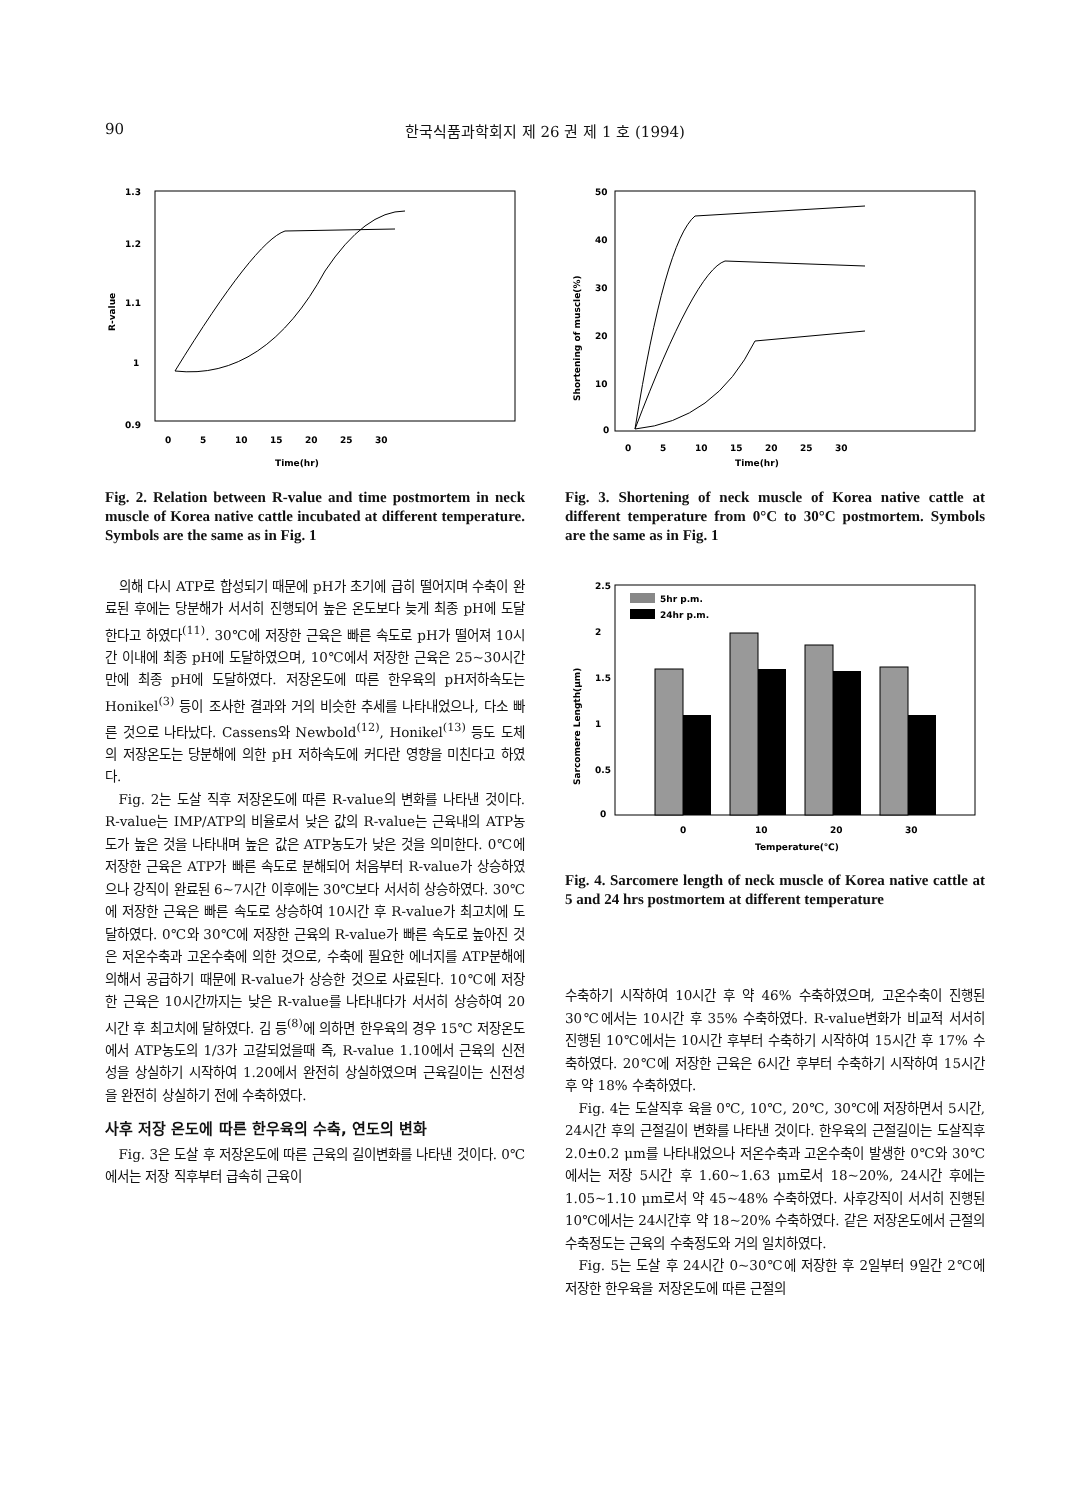90 한국식품과학회지 제 26 권 제 1 호 (1994)
1.3
1.2
1.1
1
0.9
0
5
10
15
20
25
30
Time(hr)
R-value
Fig. 2. Relation between R-value and time postmortem in neck muscle of Korea native cattle incubated at different temperature. Symbols are the same as in Fig. 1
의해 다시 ATP로 합성되기 때문에 pH가 초기에 급히 떨어지며 수축이 완료된 후에는 당분해가 서서히 진행되어 높은 온도보다 늦게 최종 pH에 도달한다고 하였다<sup>(11)</sup>. 30℃에 저장한 근육은 빠른 속도로 pH가 떨어져 10시간 이내에 최종 pH에 도달하였으며, 10℃에서 저장한 근육은 25~30시간만에 최종 pH에 도달하였다. 저장온도에 따른 한우육의 pH저하속도는 Honikel<sup>(3)</sup> 등이 조사한 결과와 거의 비슷한 추세를 나타내었으나, 다소 빠른 것으로 나타났다. Cassens와 Newbold<sup>(12)</sup>, Honikel<sup>(13)</sup> 등도 도체의 저장온도는 당분해에 의한 pH 저하속도에 커다란 영향을 미친다고 하였다.
Fig. 2는 도살 직후 저장온도에 따른 R-value의 변화를 나타낸 것이다. R-value는 IMP/ATP의 비율로서 낮은 값의 R-value는 근육내의 ATP농도가 높은 것을 나타내며 높은 값은 ATP농도가 낮은 것을 의미한다. 0℃에 저장한 근육은 ATP가 빠른 속도로 분해되어 처음부터 R-value가 상승하였으나 강직이 완료된 6~7시간 이후에는 30℃보다 서서히 상승하였다. 30℃에 저장한 근육은 빠른 속도로 상승하여 10시간 후 R-value가 최고치에 도달하였다. 0℃와 30℃에 저장한 근육의 R-value가 빠른 속도로 높아진 것은 저온수축과 고온수축에 의한 것으로, 수축에 필요한 에너지를 ATP분해에 의해서 공급하기 때문에 R-value가 상승한 것으로 사료된다. 10℃에 저장한 근육은 10시간까지는 낮은 R-value를 나타내다가 서서히 상승하여 20시간 후 최고치에 달하였다. 김 등<sup>(8)</sup>에 의하면 한우육의 경우 15℃ 저장온도에서 ATP농도의 1/3가 고갈되었을때 즉, R-value 1.10에서 근육의 신전성을 상실하기 시작하여 1.20에서 완전히 상실하였으며 근육길이는 신전성을 완전히 상실하기 전에 수축하였다.
사후 저장 온도에 따른 한우육의 수축, 연도의 변화
Fig. 3은 도살 후 저장온도에 따른 근육의 길이변화를 나타낸 것이다. 0℃에서는 저장 직후부터 급속히 근육이
50
40
30
20
10
0
0
5
10
15
20
25
30
Time(hr)
Shortening of muscle(%)
Fig. 3. Shortening of neck muscle of Korea native cattle at different temperature from 0°C to 30°C postmortem. Symbols are the same as in Fig. 1
2.5
2
1.5
1
0.5
0
5hr p.m.
24hr p.m.
0
10
20
30
Temperature(℃)
Sarcomere Length(μm)
Fig. 4. Sarcomere length of neck muscle of Korea native cattle at 5 and 24 hrs postmortem at different temperature
수축하기 시작하여 10시간 후 약 46% 수축하였으며, 고온수축이 진행된 30℃에서는 10시간 후 35% 수축하였다. R-value변화가 비교적 서서히 진행된 10℃에서는 10시간 후부터 수축하기 시작하여 15시간 후 17% 수축하였다. 20℃에 저장한 근육은 6시간 후부터 수축하기 시작하여 15시간 후 약 18% 수축하였다.
Fig. 4는 도살직후 육을 0℃, 10℃, 20℃, 30℃에 저장하면서 5시간, 24시간 후의 근절길이 변화를 나타낸 것이다. 한우육의 근절길이는 도살직후 2.0±0.2 μm를 나타내었으나 저온수축과 고온수축이 발생한 0℃와 30℃에서는 저장 5시간 후 1.60~1.63 μm로서 18~20%, 24시간 후에는 1.05~1.10 μm로서 약 45~48% 수축하였다. 사후강직이 서서히 진행된 10℃에서는 24시간후 약 18~20% 수축하였다. 같은 저장온도에서 근절의 수축정도는 근육의 수축정도와 거의 일치하였다.
Fig. 5는 도살 후 24시간 0~30℃에 저장한 후 2일부터 9일간 2℃에 저장한 한우육을 저장온도에 따른 근절의